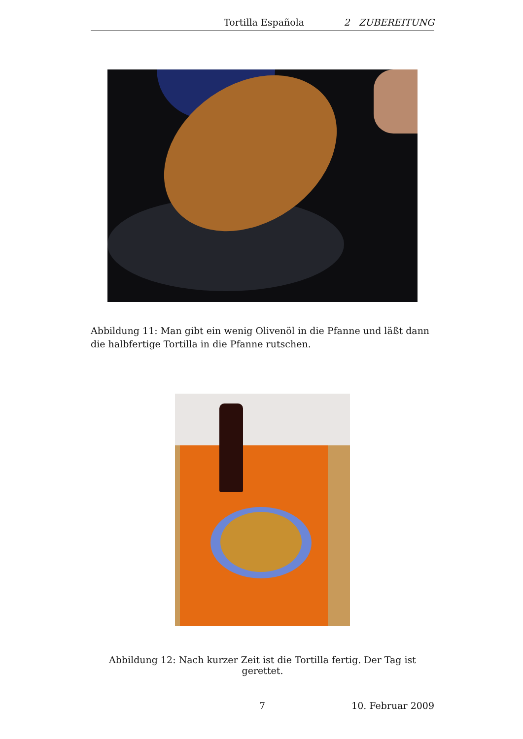Tortilla Española 2 ZUBEREITUNG
Abbildung 11: Man gibt ein wenig Olivenöl in die Pfanne und läßt dann die halbfertige Tortilla in die Pfanne rutschen.
Abbildung 12: Nach kurzer Zeit ist die Tortilla fertig. Der Tag ist gerettet.
7 10. Februar 2009